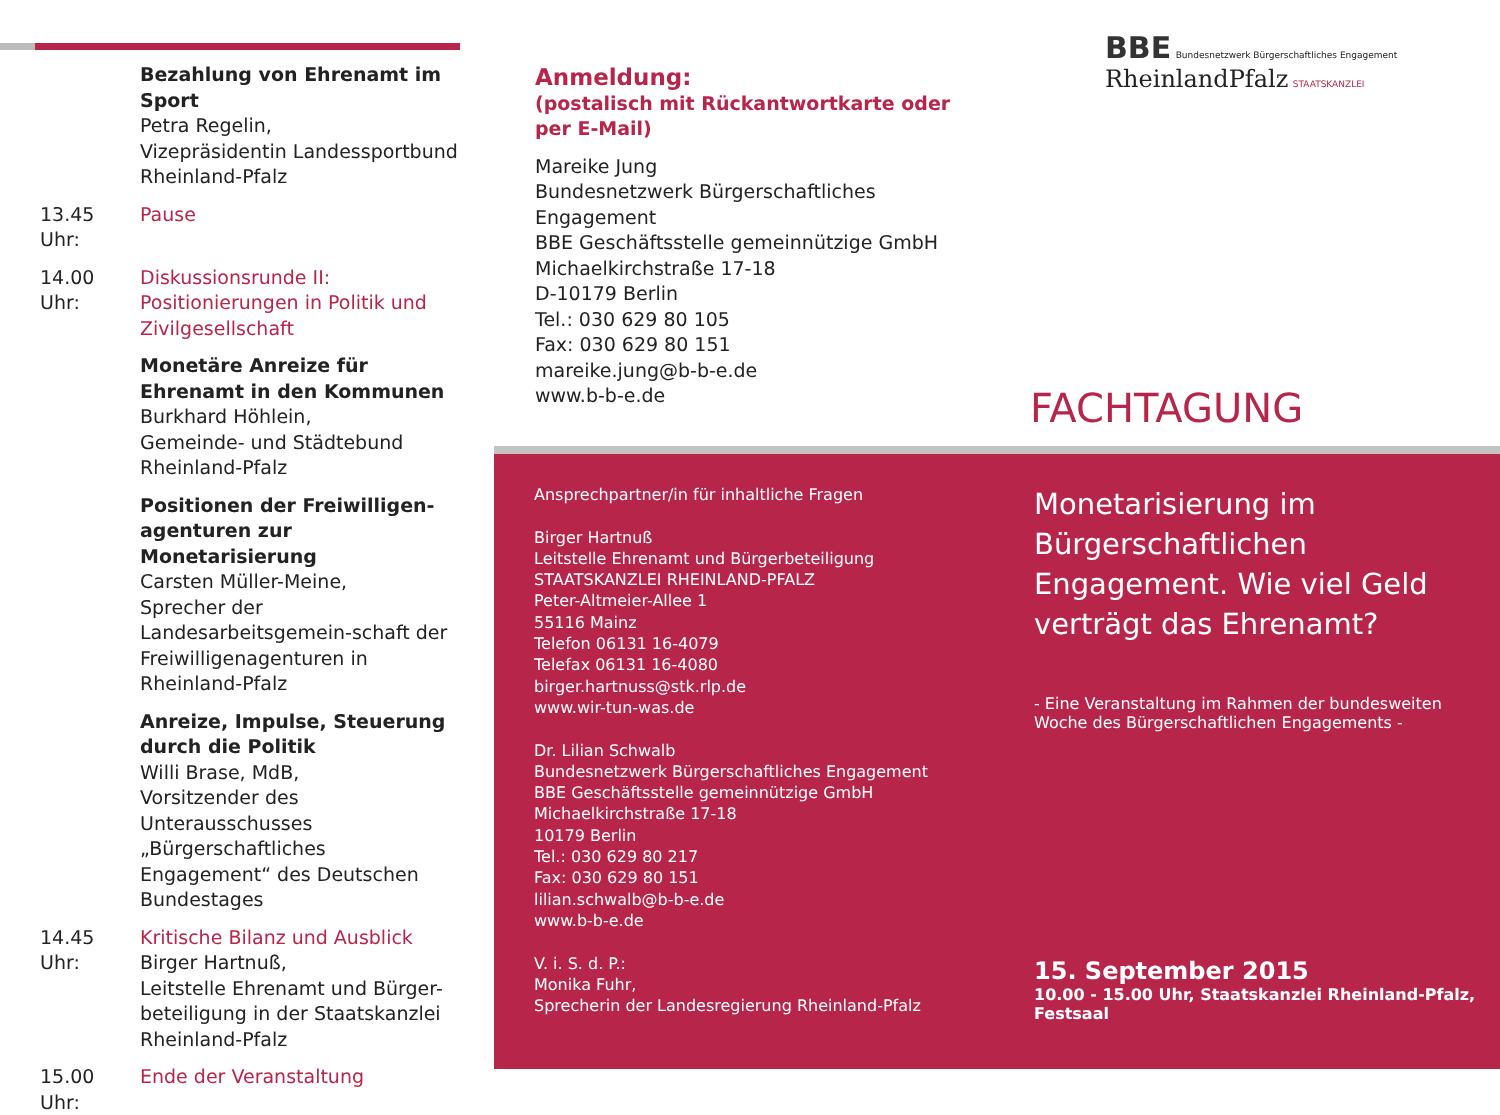Bezahlung von Ehrenamt im Sport
Petra Regelin,
Vizepräsidentin Landessportbund Rheinland-Pfalz
13.45 Uhr: Pause
14.00 Uhr: Diskussionsrunde II:
Positionierungen in Politik und Zivilgesellschaft
Monetäre Anreize für Ehrenamt in den Kommunen
Burkhard Höhlein,
Gemeinde- und Städtebund
Rheinland-Pfalz
Positionen der Freiwilligen-agenturen zur Monetarisierung
Carsten Müller-Meine,
Sprecher der Landesarbeitsgemein-schaft der Freiwilligenagenturen in Rheinland-Pfalz
Anreize, Impulse, Steuerung durch die Politik
Willi Brase, MdB,
Vorsitzender des Unterausschusses „Bürgerschaftliches Engagement“ des Deutschen Bundestages
14.45 Uhr: Kritische Bilanz und Ausblick
Birger Hartnuß,
Leitstelle Ehrenamt und Bürger-beteiligung in der Staatskanzlei Rheinland-Pfalz
15.00 Uhr: Ende der Veranstaltung
Anmeldung:
(postalisch mit Rückantwortkarte oder per E-Mail)
Mareike Jung
Bundesnetzwerk Bürgerschaftliches Engagement
BBE Geschäftsstelle gemeinnützige GmbH
Michaelkirchstraße 17-18
D-10179 Berlin
Tel.: 030 629 80 105
Fax: 030 629 80 151
mareike.jung@b-b-e.de
www.b-b-e.de
BBE Bundesnetzwerk Bürgerschaftliches Engagement RheinlandPfalz STAATSKANZLEI
FACHTAGUNG
Ansprechpartner/in für inhaltliche Fragen
Birger Hartnuß
Leitstelle Ehrenamt und Bürgerbeteiligung
STAATSKANZLEI RHEINLAND-PFALZ
Peter-Altmeier-Allee 1
55116 Mainz
Telefon 06131 16-4079
Telefax 06131 16-4080
birger.hartnuss@stk.rlp.de
www.wir-tun-was.de
Dr. Lilian Schwalb
Bundesnetzwerk Bürgerschaftliches Engagement
BBE Geschäftsstelle gemeinnützige GmbH
Michaelkirchstraße 17-18
10179 Berlin
Tel.: 030 629 80 217
Fax: 030 629 80 151
lilian.schwalb@b-b-e.de
www.b-b-e.de
V. i. S. d. P.:
Monika Fuhr,
Sprecherin der Landesregierung Rheinland-Pfalz
Monetarisierung im Bürgerschaftlichen Engagement. Wie viel Geld verträgt das Ehrenamt?
- Eine Veranstaltung im Rahmen der bundesweiten Woche des Bürgerschaftlichen Engagements -
15. September 2015
10.00 - 15.00 Uhr, Staatskanzlei Rheinland-Pfalz, Festsaal